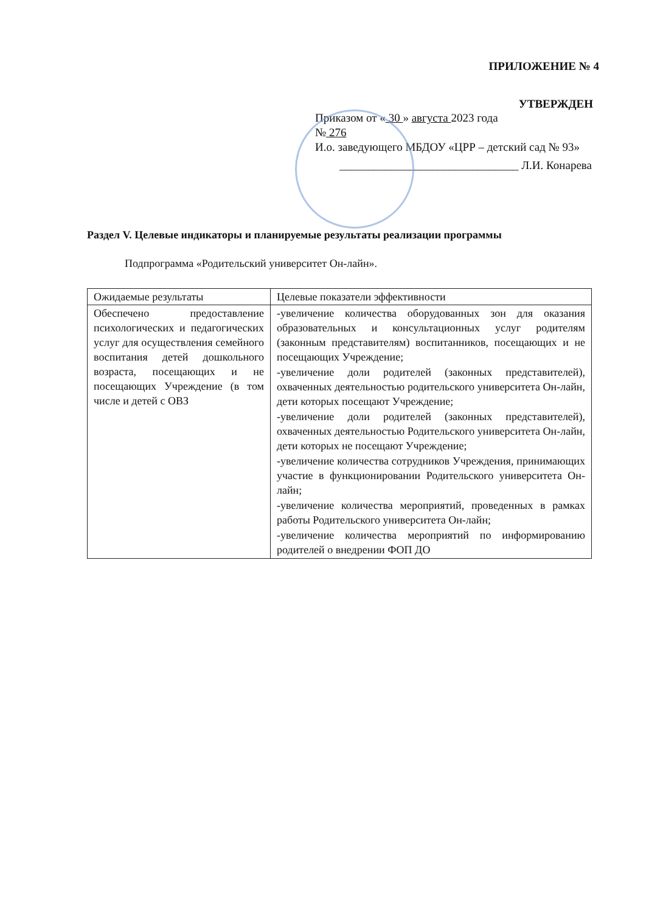ПРИЛОЖЕНИЕ № 4
УТВЕРЖДЕН
Приказом от « 30 » августа 2023 года
№ 276
И.о. заведующего МБДОУ «ЦРР – детский сад № 93»
_______________________________ Л.И. Конарева
Раздел V. Целевые индикаторы и планируемые результаты реализации программы
Подпрограмма «Родительский университет Он-лайн».
| Ожидаемые результаты | Целевые показатели эффективности |
| --- | --- |
| Обеспечено предоставление психологических и педагогических услуг для осуществления семейного воспитания детей дошкольного возраста, посещающих и не посещающих Учреждение (в том числе и детей с ОВЗ | -увеличение количества оборудованных зон для оказания образовательных и консультационных услуг родителям (законным представителям) воспитанников, посещающих и не посещающих Учреждение; -увеличение доли родителей (законных представителей), охваченных деятельностью родительского университета Он-лайн, дети которых посещают Учреждение; -увеличение доли родителей (законных представителей), охваченных деятельностью Родительского университета Он-лайн, дети которых не посещают Учреждение; -увеличение количества сотрудников Учреждения, принимающих участие в функционировании Родительского университета Он-лайн; -увеличение количества мероприятий, проведенных в рамках работы Родительского университета Он-лайн; -увеличение количества мероприятий по информированию родителей о внедрении ФОП ДО |